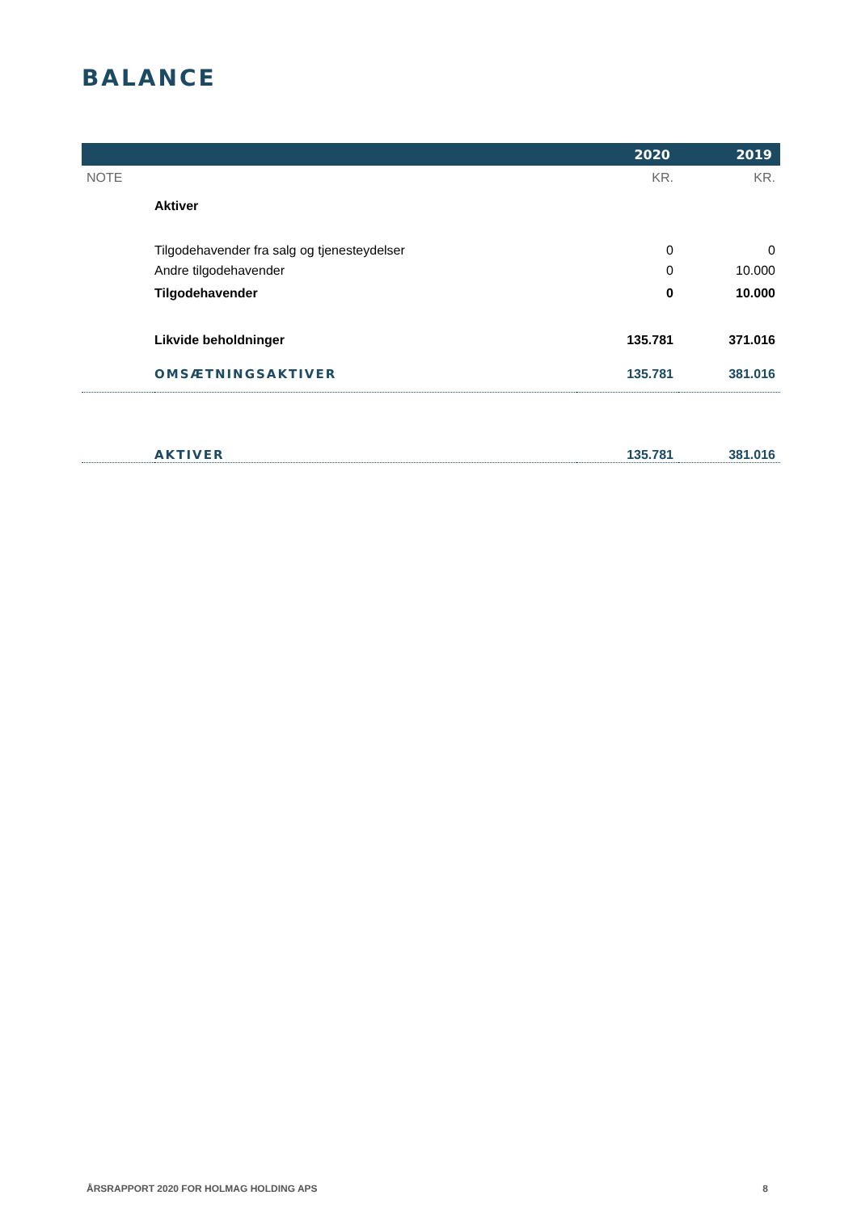BALANCE
| | | 2020 | 2019 |
| --- | --- | --- | --- |
| NOTE | | KR. | KR. |
| | Aktiver | | |
| | Tilgodehavender fra salg og tjenesteydelser | 0 | 0 |
| | Andre tilgodehavender | 0 | 10.000 |
| | Tilgodehavender | 0 | 10.000 |
| | Likvide beholdninger | 135.781 | 371.016 |
| | OMSÆTNINGSAKTIVER | 135.781 | 381.016 |
| | AKTIVER | 135.781 | 381.016 |
ÅRSRAPPORT 2020 FOR HOLMAG HOLDING APS 8